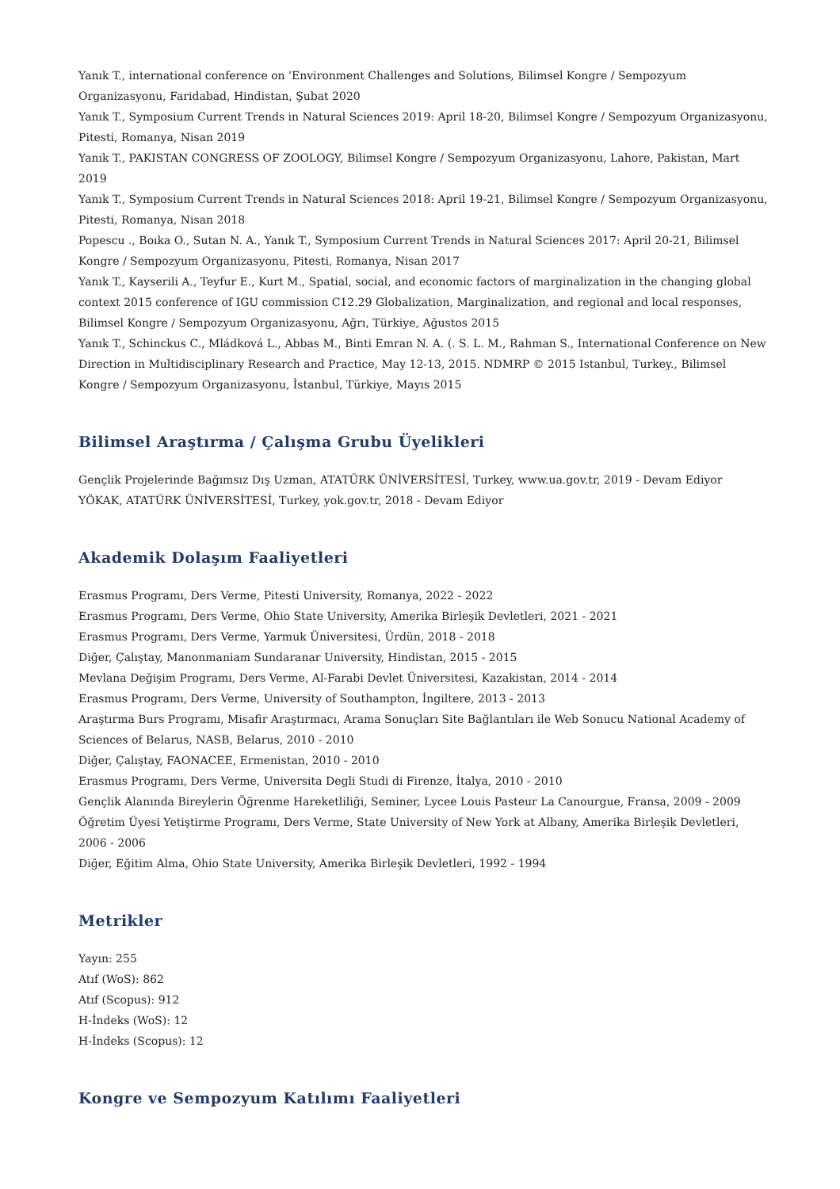Yanık T., international conference on 'Environment Challenges and Solutions, Bilimsel Kongre / Sempozyum Organizasyonu, Faridabad, Hindistan, Şubat 2020
Yanık T., Symposium Current Trends in Natural Sciences 2019: April 18-20, Bilimsel Kongre / Sempozyum Organizasyonu, Pitesti, Romanya, Nisan 2019
Yanık T., PAKISTAN CONGRESS OF ZOOLOGY, Bilimsel Kongre / Sempozyum Organizasyonu, Lahore, Pakistan, Mart 2019
Yanık T., Symposium Current Trends in Natural Sciences 2018: April 19-21, Bilimsel Kongre / Sempozyum Organizasyonu, Pitesti, Romanya, Nisan 2018
Popescu ., Boıka O., Sutan N. A., Yanık T., Symposium Current Trends in Natural Sciences 2017: April 20-21, Bilimsel Kongre / Sempozyum Organizasyonu, Pitesti, Romanya, Nisan 2017
Yanık T., Kayserili A., Teyfur E., Kurt M., Spatial, social, and economic factors of marginalization in the changing global context 2015 conference of IGU commission C12.29 Globalization, Marginalization, and regional and local responses, Bilimsel Kongre / Sempozyum Organizasyonu, Ağrı, Türkiye, Ağustos 2015
Yanık T., Schinckus C., Mládková L., Abbas M., Binti Emran N. A. (. S. L. M., Rahman S., International Conference on New Direction in Multidisciplinary Research and Practice, May 12-13, 2015. NDMRP © 2015 Istanbul, Turkey., Bilimsel Kongre / Sempozyum Organizasyonu, İstanbul, Türkiye, Mayıs 2015
Bilimsel Araştırma / Çalışma Grubu Üyelikleri
Gençlik Projelerinde Bağımsız Dış Uzman, ATATÜRK ÜNİVERSİTESİ, Turkey, www.ua.gov.tr, 2019 - Devam Ediyor
YÖKAK, ATATÜRK ÜNİVERSİTESİ, Turkey, yok.gov.tr, 2018 - Devam Ediyor
Akademik Dolaşım Faaliyetleri
Erasmus Programı, Ders Verme, Pitesti University, Romanya, 2022 - 2022
Erasmus Programı, Ders Verme, Ohio State University, Amerika Birleşik Devletleri, 2021 - 2021
Erasmus Programı, Ders Verme, Yarmuk Üniversitesi, Ürdün, 2018 - 2018
Diğer, Çalıştay, Manonmaniam Sundaranar University, Hindistan, 2015 - 2015
Mevlana Değişim Programı, Ders Verme, Al-Farabi Devlet Üniversitesi, Kazakistan, 2014 - 2014
Erasmus Programı, Ders Verme, University of Southampton, İngiltere, 2013 - 2013
Araştırma Burs Programı, Misafir Araştırmacı, Arama Sonuçları Site Bağlantıları ile Web Sonucu National Academy of Sciences of Belarus, NASB, Belarus, 2010 - 2010
Diğer, Çalıştay, FAONACEE, Ermenistan, 2010 - 2010
Erasmus Programı, Ders Verme, Universita Degli Studi di Firenze, İtalya, 2010 - 2010
Gençlik Alanında Bireylerin Öğrenme Hareketliliği, Seminer, Lycee Louis Pasteur La Canourgue, Fransa, 2009 - 2009
Öğretim Üyesi Yetiştirme Programı, Ders Verme, State University of New York at Albany, Amerika Birleşik Devletleri, 2006 - 2006
Diğer, Eğitim Alma, Ohio State University, Amerika Birleşik Devletleri, 1992 - 1994
Metrikler
Yayın: 255
Atıf (WoS): 862
Atıf (Scopus): 912
H-İndeks (WoS): 12
H-İndeks (Scopus): 12
Kongre ve Sempozyum Katılımı Faaliyetleri